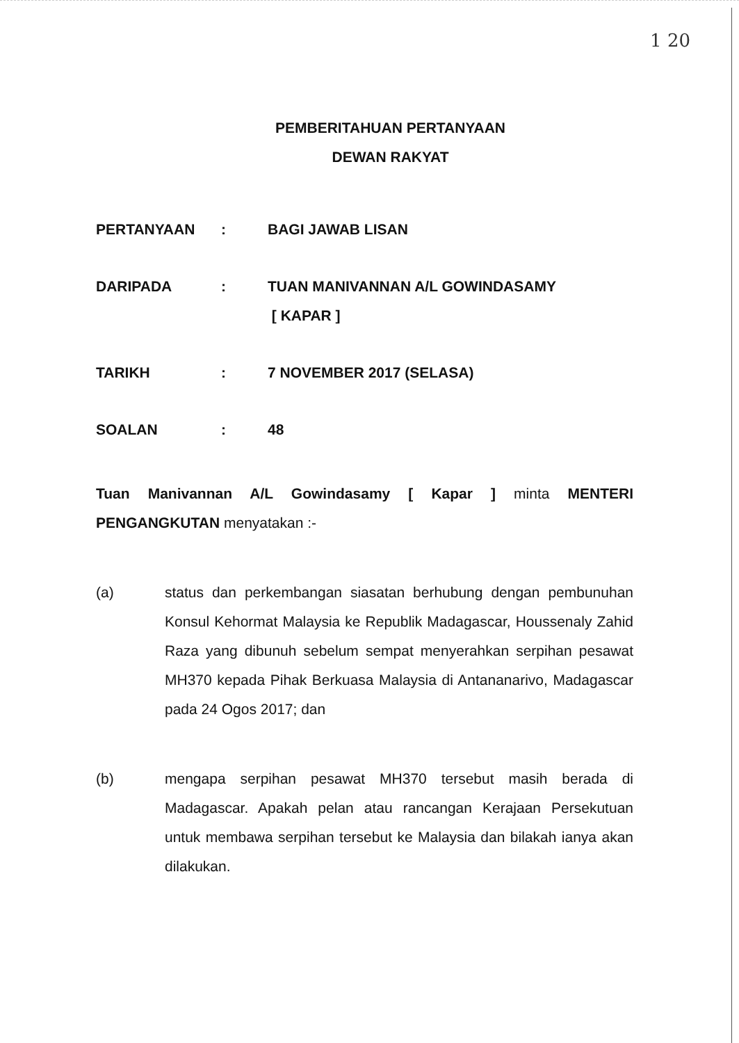1 20
PEMBERITAHUAN PERTANYAAN
DEWAN RAKYAT
| PERTANYAAN | : | BAGI JAWAB LISAN |
| DARIPADA | : | TUAN MANIVANNAN A/L GOWINDASAMY [ KAPAR ] |
| TARIKH | : | 7 NOVEMBER 2017 (SELASA) |
| SOALAN | : | 48 |
Tuan Manivannan A/L Gowindasamy [ Kapar ] minta MENTERI PENGANGKUTAN menyatakan :-
(a) status dan perkembangan siasatan berhubung dengan pembunuhan Konsul Kehormat Malaysia ke Republik Madagascar, Houssenaly Zahid Raza yang dibunuh sebelum sempat menyerahkan serpihan pesawat MH370 kepada Pihak Berkuasa Malaysia di Antananarivo, Madagascar pada 24 Ogos 2017; dan
(b) mengapa serpihan pesawat MH370 tersebut masih berada di Madagascar. Apakah pelan atau rancangan Kerajaan Persekutuan untuk membawa serpihan tersebut ke Malaysia dan bilakah ianya akan dilakukan.